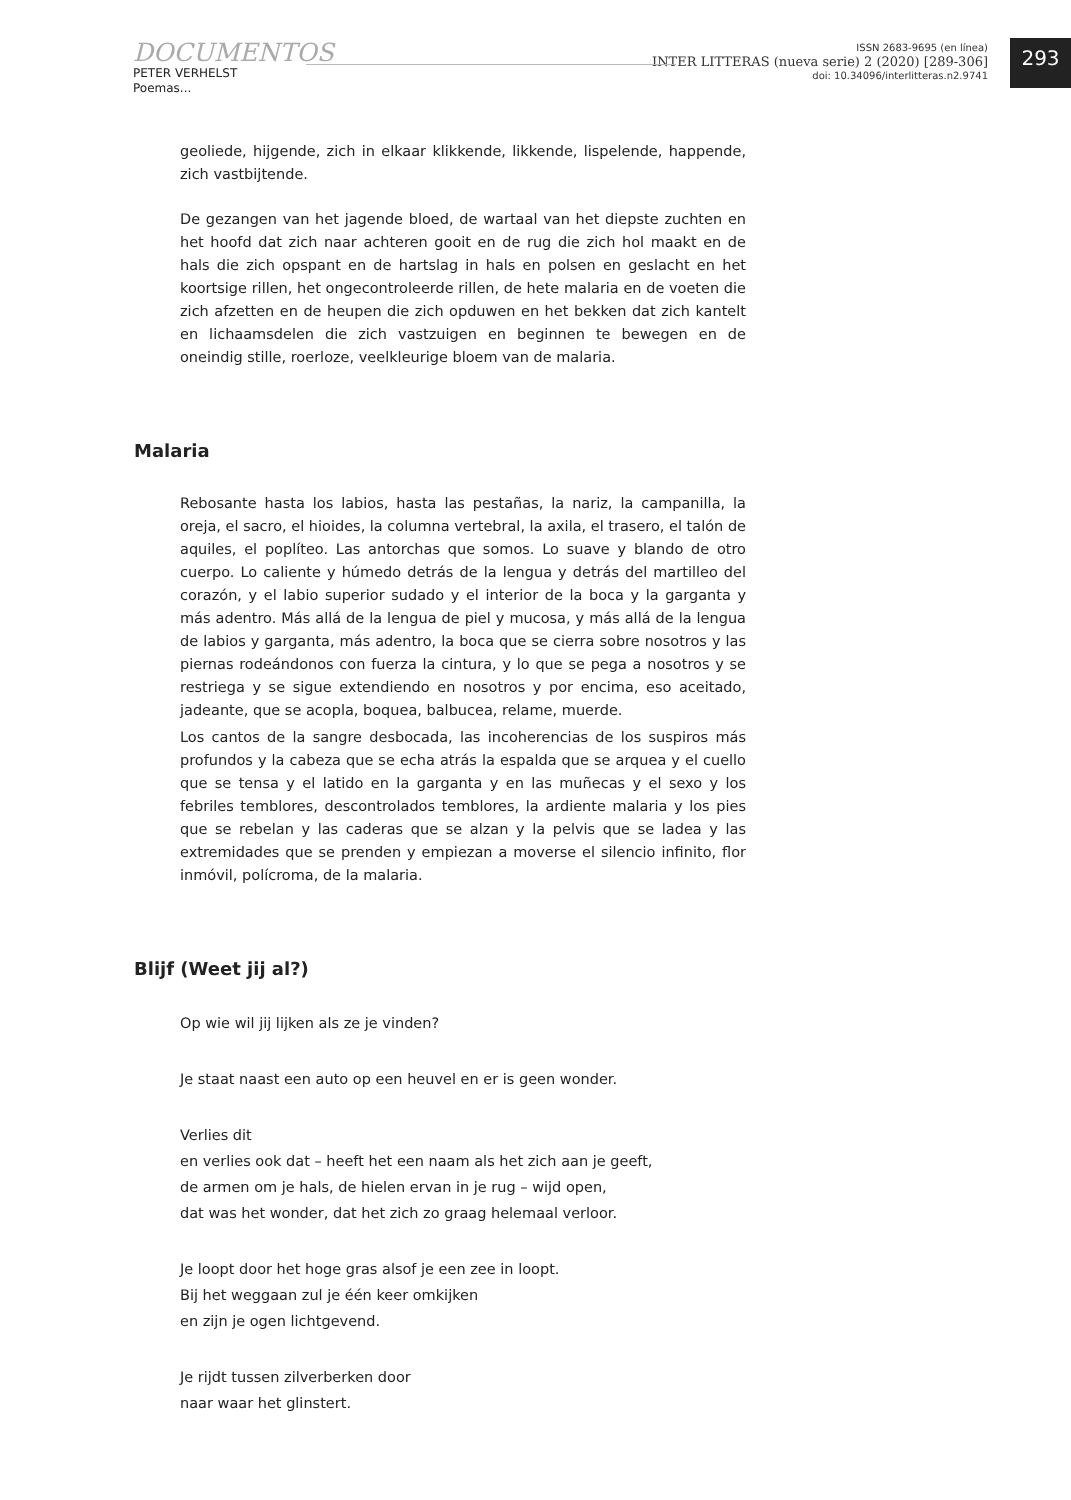DOCUMENTOS
PETER VERHELST
Poemas...
ISSN 2683-9695 (en línea)
INTER LITTERAS (nueva serie) 2 (2020) [289-306]
doi: 10.34096/interlitteras.n2.9741
293
geoliede, hijgende, zich in elkaar klikkende, likkende, lispelende, happende, zich vastbijtende.
De gezangen van het jagende bloed, de wartaal van het diepste zuchten en het hoofd dat zich naar achteren gooit en de rug die zich hol maakt en de hals die zich opspant en de hartslag in hals en polsen en geslacht en het koortsige rillen, het ongecontroleerde rillen, de hete malaria en de voeten die zich afzetten en de heupen die zich opduwen en het bekken dat zich kantelt en lichaamsdelen die zich vastzuigen en beginnen te bewegen en de oneindig stille, roerloze, veelkleurige bloem van de malaria.
Malaria
Rebosante hasta los labios, hasta las pestañas, la nariz, la campanilla, la oreja, el sacro, el hioides, la columna vertebral, la axila, el trasero, el talón de aquiles, el poplíteo. Las antorchas que somos. Lo suave y blando de otro cuerpo. Lo caliente y húmedo detrás de la lengua y detrás del martilleo del corazón, y el labio superior sudado y el interior de la boca y la garganta y más adentro. Más allá de la lengua de piel y mucosa, y más allá de la lengua de labios y garganta, más adentro, la boca que se cierra sobre nosotros y las piernas rodeándonos con fuerza la cintura, y lo que se pega a nosotros y se restriega y se sigue extendiendo en nosotros y por encima, eso aceitado, jadeante, que se acopla, boquea, balbucea, relame, muerde.
Los cantos de la sangre desbocada, las incoherencias de los suspiros más profundos y la cabeza que se echa atrás la espalda que se arquea y el cuello que se tensa y el latido en la garganta y en las muñecas y el sexo y los febriles temblores, descontrolados temblores, la ardiente malaria y los pies que se rebelan y las caderas que se alzan y la pelvis que se ladea y las extremidades que se prenden y empiezan a moverse el silencio infinito, flor inmóvil, polícroma, de la malaria.
Blijf (Weet jij al?)
Op wie wil jij lijken als ze je vinden?
Je staat naast een auto op een heuvel en er is geen wonder.
Verlies dit
en verlies ook dat – heeft het een naam als het zich aan je geeft,
de armen om je hals, de hielen ervan in je rug – wijd open,
dat was het wonder, dat het zich zo graag helemaal verloor.
Je loopt door het hoge gras alsof je een zee in loopt.
Bij het weggaan zul je één keer omkijken
en zijn je ogen lichtgevend.
Je rijdt tussen zilverberken door
naar waar het glinstert.